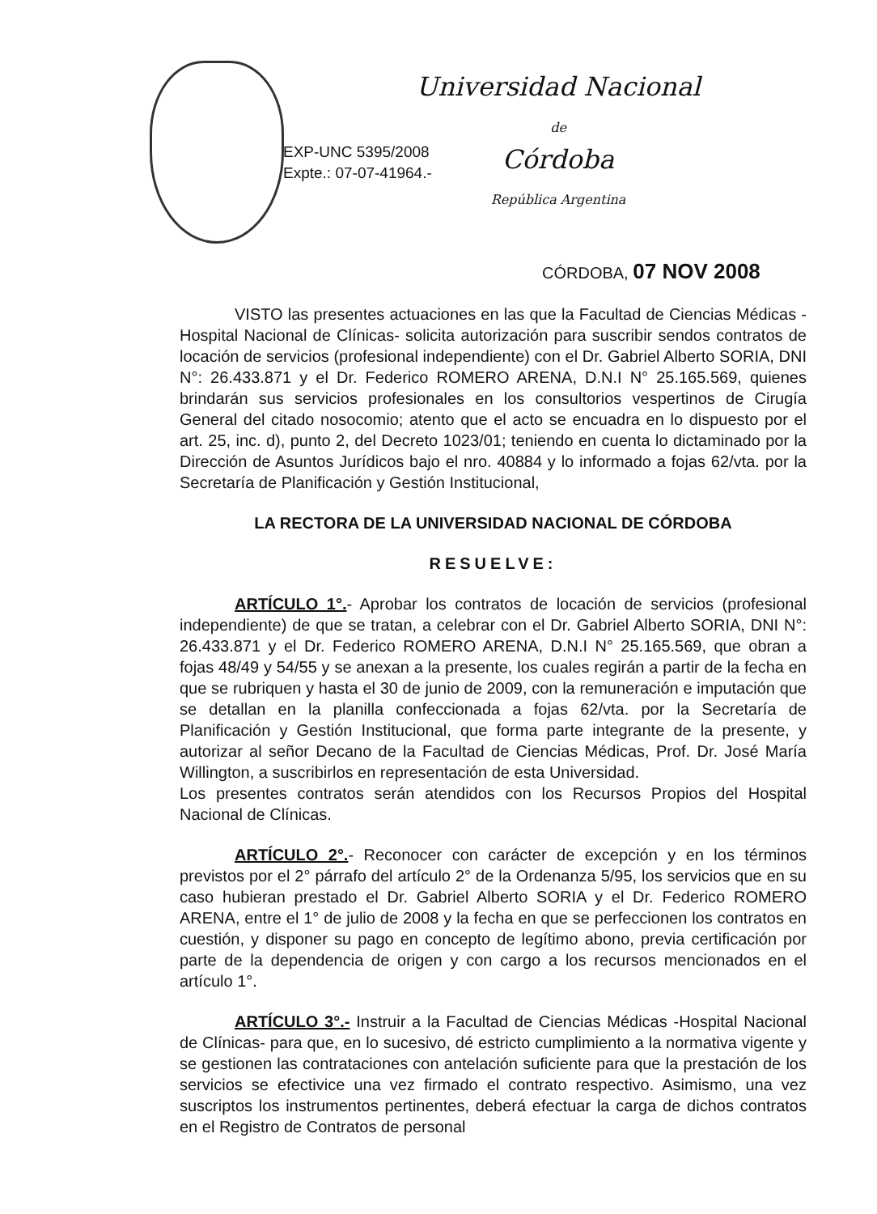EXP-UNC 5395/2008
Expte.: 07-07-41964.-
Universidad Nacional
de
Córdoba
República Argentina
CÓRDOBA, 07 NOV 2008
VISTO las presentes actuaciones en las que la Facultad de Ciencias Médicas -Hospital Nacional de Clínicas- solicita autorización para suscribir sendos contratos de locación de servicios (profesional independiente) con el Dr. Gabriel Alberto SORIA, DNI N°: 26.433.871 y el Dr. Federico ROMERO ARENA, D.N.I N° 25.165.569, quienes brindarán sus servicios profesionales en los consultorios vespertinos de Cirugía General del citado nosocomio; atento que el acto se encuadra en lo dispuesto por el art. 25, inc. d), punto 2, del Decreto 1023/01; teniendo en cuenta lo dictaminado por la Dirección de Asuntos Jurídicos bajo el nro. 40884 y lo informado a fojas 62/vta. por la Secretaría de Planificación y Gestión Institucional,
LA RECTORA DE LA UNIVERSIDAD NACIONAL DE CÓRDOBA
RESUELVE:
ARTÍCULO 1°.- Aprobar los contratos de locación de servicios (profesional independiente) de que se tratan, a celebrar con el Dr. Gabriel Alberto SORIA, DNI N°: 26.433.871 y el Dr. Federico ROMERO ARENA, D.N.I N° 25.165.569, que obran a fojas 48/49 y 54/55 y se anexan a la presente, los cuales regirán a partir de la fecha en que se rubriquen y hasta el 30 de junio de 2009, con la remuneración e imputación que se detallan en la planilla confeccionada a fojas 62/vta. por la Secretaría de Planificación y Gestión Institucional, que forma parte integrante de la presente, y autorizar al señor Decano de la Facultad de Ciencias Médicas, Prof. Dr. José María Willington, a suscribirlos en representación de esta Universidad.
Los presentes contratos serán atendidos con los Recursos Propios del Hospital Nacional de Clínicas.
ARTÍCULO 2°.- Reconocer con carácter de excepción y en los términos previstos por el 2° párrafo del artículo 2° de la Ordenanza 5/95, los servicios que en su caso hubieran prestado el Dr. Gabriel Alberto SORIA y el Dr. Federico ROMERO ARENA, entre el 1° de julio de 2008 y la fecha en que se perfeccionen los contratos en cuestión, y disponer su pago en concepto de legítimo abono, previa certificación por parte de la dependencia de origen y con cargo a los recursos mencionados en el artículo 1°.
ARTÍCULO 3°.- Instruir a la Facultad de Ciencias Médicas -Hospital Nacional de Clínicas- para que, en lo sucesivo, dé estricto cumplimiento a la normativa vigente y se gestionen las contrataciones con antelación suficiente para que la prestación de los servicios se efectivice una vez firmado el contrato respectivo. Asimismo, una vez suscriptos los instrumentos pertinentes, deberá efectuar la carga de dichos contratos en el Registro de Contratos de personal